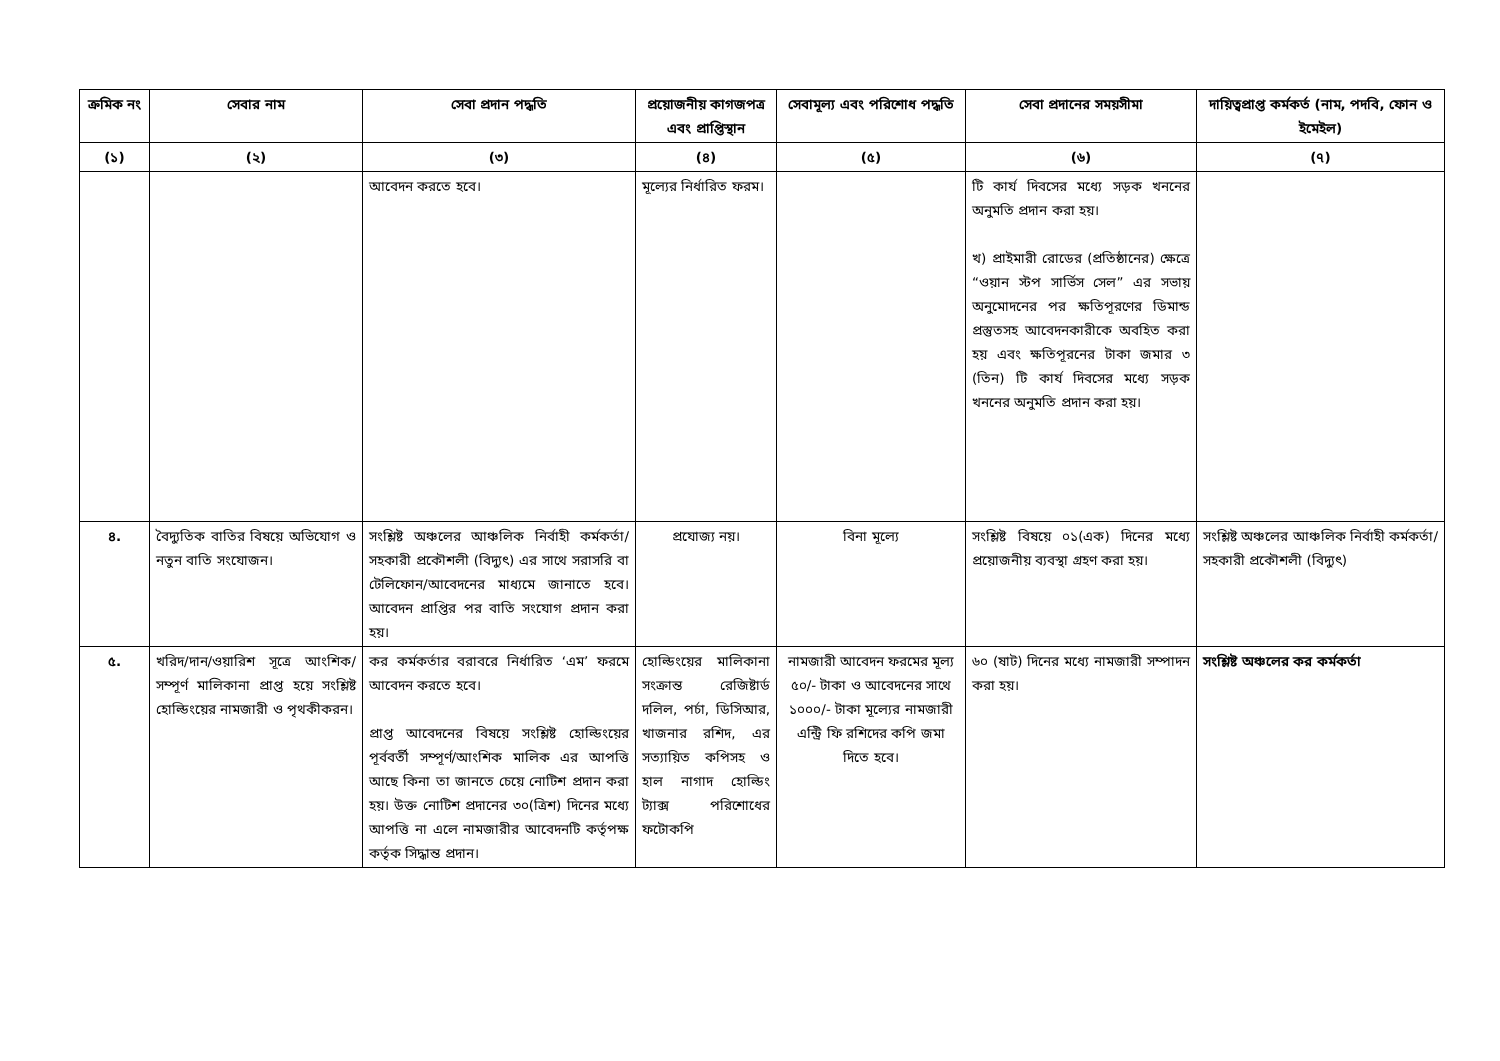| ক্রমিক নং | সেবার নাম | সেবা প্রদান পদ্ধতি | প্রয়োজনীয় কাগজপত্র এবং প্রাপ্তিস্থান | সেবামূল্য এবং পরিশোধ পদ্ধতি | সেবা প্রদানের সময়সীমা | দায়িত্বপ্রাপ্ত কর্মকর্ত (নাম, পদবি, ফোন ও ইমেইল) |
| --- | --- | --- | --- | --- | --- | --- |
| (১) | (২) | (৩) | (৪) | (৫) | (৬) | (৭) |
| | | আবেদন করতে হবে। | মূল্যের নির্ধারিত ফরম। | | টি কার্য দিবসের মধ্যে সড়ক খননের অনুমতি প্রদান করা হয়। খ) প্রাইমারী রোডের (প্রতিষ্ঠানের) ক্ষেত্রে “ওয়ান স্টপ সার্ভিস সেল” এর সভায় অনুমোদনের পর ক্ষতিপূরণের ডিমান্ড প্রস্তুতসহ আবেদনকারীকে অবহিত করা হয় এবং ক্ষতিপূরনের টাকা জমার ৩ (তিন) টি কার্য দিবসের মধ্যে সড়ক খননের অনুমতি প্রদান করা হয়। | |
| ৪. | বৈদ্যুতিক বাতির বিষয়ে অভিযোগ ও নতুন বাতি সংযোজন। | সংশ্লিষ্ট অঞ্চলের আঞ্চলিক নির্বাহী কর্মকর্তা/সহকারী প্রকৌশলী (বিদ্যুৎ) এর সাথে সরাসরি বা টেলিফোন/আবেদনের মাধ্যমে জানাতে হবে। আবেদন প্রাপ্তির পর বাতি সংযোগ প্রদান করা হয়। | প্রযোজ্য নয়। | বিনা মূল্যে | সংশ্লিষ্ট বিষয়ে ০১(এক) দিনের মধ্যে প্রয়োজনীয় ব্যবস্থা গ্রহণ করা হয়। | সংশ্লিষ্ট অঞ্চলের আঞ্চলিক নির্বাহী কর্মকর্তা/সহকারী প্রকৌশলী (বিদ্যুৎ) |
| ৫. | খরিদ/দান/ওয়ারিশ সূত্রে আংশিক/সম্পূর্ণ মালিকানা প্রাপ্ত হয়ে সংশ্লিষ্ট হোল্ডিংয়ের নামজারী ও পৃথকীকরন। | কর কর্মকর্তার বরাবরে নির্ধারিত ‘এম’ ফরমে আবেদন করতে হবে। প্রাপ্ত আবেদনের বিষয়ে সংশ্লিষ্ট হোল্ডিংয়ের পূর্ববর্তী সম্পূর্ণ/আংশিক মালিক এর আপত্তি আছে কিনা তা জানতে চেয়ে নোটিশ প্রদান করা হয়। উক্ত নোটিশ প্রদানের ৩০(ত্রিশ) দিনের মধ্যে আপত্তি না এলে নামজারীর আবেদনটি কর্তৃপক্ষ কর্তৃক সিদ্ধান্ত প্রদান। | হোল্ডিংয়ের মালিকানা সংক্রান্ত রেজিষ্টার্ড দলিল, পর্চা, ডিসিআর, খাজনার রশিদ, এর সত্যায়িত কপিসহ ও হাল নাগাদ হোল্ডিং ট্যাক্স পরিশোধের ফটোকপি | নামজারী আবেদন ফরমের মূল্য ৫০/- টাকা ও আবেদনের সাথে ১০০০/- টাকা মূল্যের নামজারী এন্ট্রি ফি রশিদের কপি জমা দিতে হবে। | ৬০ (ষাট) দিনের মধ্যে নামজারী সম্পাদন করা হয়। | সংশ্লিষ্ট অঞ্চলের কর কর্মকর্তা |